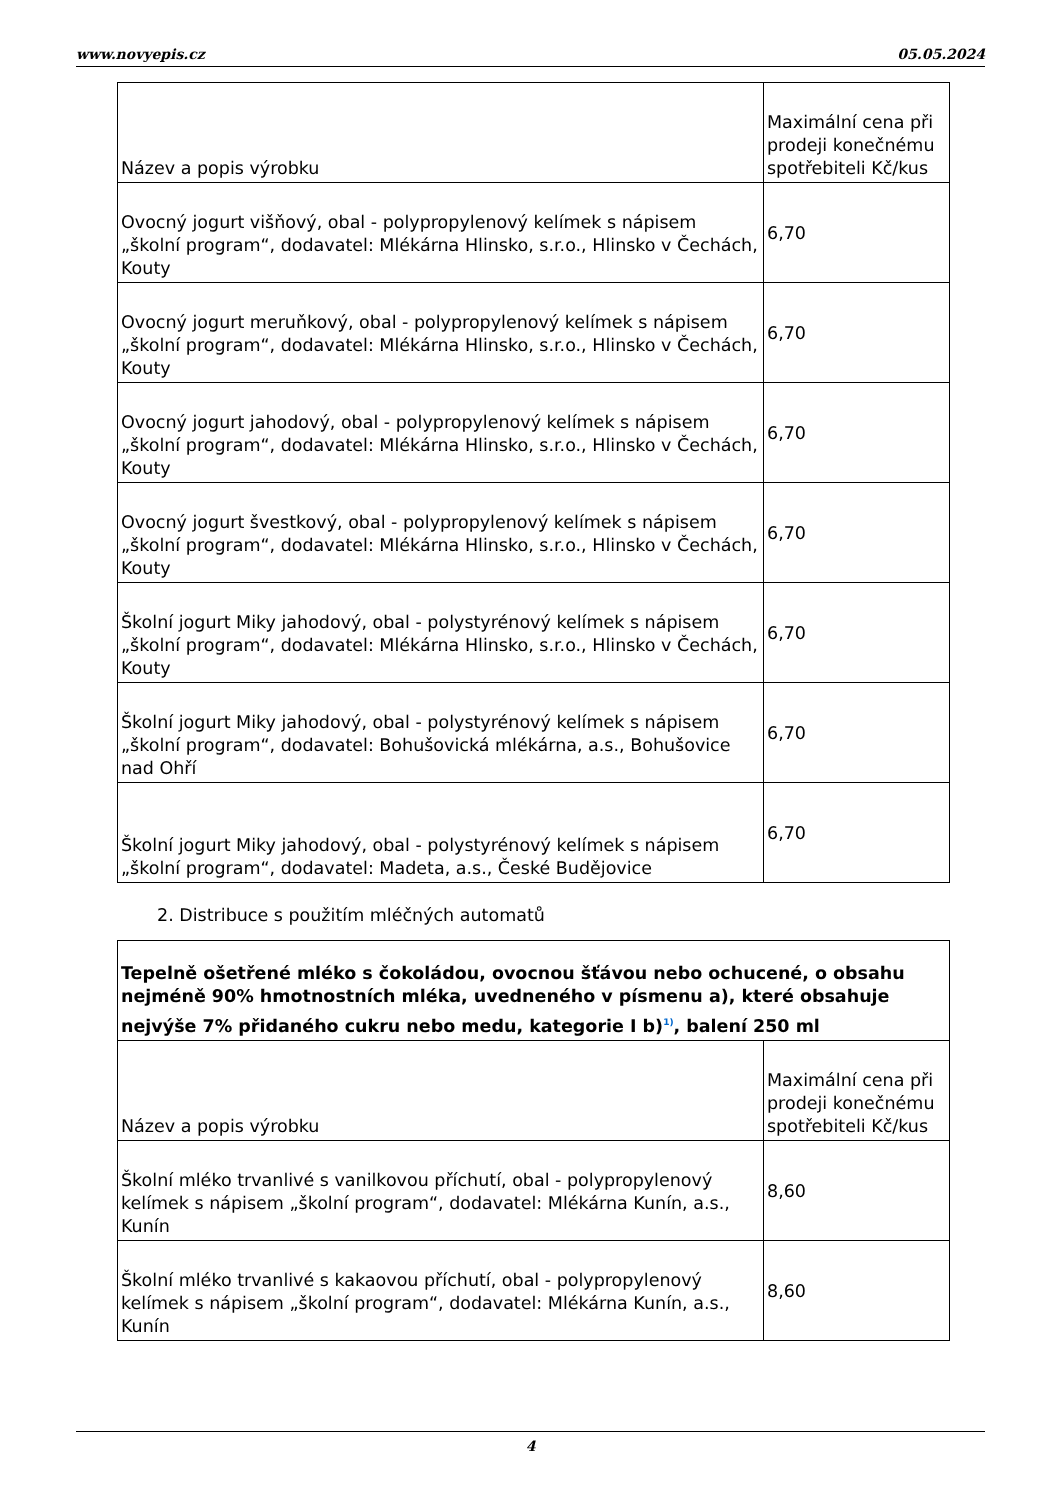www.novyepis.cz 05.05.2024
| Název a popis výrobku | Maximální cena při prodeji konečnému spotřebiteli Kč/kus |
| Ovocný jogurt višňový, obal - polypropylenový kelímek s nápisem „školní program“, dodavatel: Mlékárna Hlinsko, s.r.o., Hlinsko v Čechách, Kouty | 6,70 |
| Ovocný jogurt meruňkový, obal - polypropylenový kelímek s nápisem „školní program“, dodavatel: Mlékárna Hlinsko, s.r.o., Hlinsko v Čechách, Kouty | 6,70 |
| Ovocný jogurt jahodový, obal - polypropylenový kelímek s nápisem „školní program“, dodavatel: Mlékárna Hlinsko, s.r.o., Hlinsko v Čechách, Kouty | 6,70 |
| Ovocný jogurt švestkový, obal - polypropylenový kelímek s nápisem „školní program“, dodavatel: Mlékárna Hlinsko, s.r.o., Hlinsko v Čechách, Kouty | 6,70 |
| Školní jogurt Miky jahodový, obal - polystyrénový kelímek s nápisem „školní program“, dodavatel: Mlékárna Hlinsko, s.r.o., Hlinsko v Čechách, Kouty | 6,70 |
| Školní jogurt Miky jahodový, obal - polystyrénový kelímek s nápisem „školní program“, dodavatel: Bohušovická mlékárna, a.s., Bohušovice nad Ohří | 6,70 |
| Školní jogurt Miky jahodový, obal - polystyrénový kelímek s nápisem „školní program“, dodavatel: Madeta, a.s., České Budějovice | 6,70 |
2. Distribuce s použitím mléčných automatů
| Tepelně ošetřené mléko s čokoládou, ovocnou šťávou nebo ochucené, o obsahu nejméně 90% hmotnostních mléka, uvedneného v písmenu a), které obsahuje nejvýše 7% přidaného cukru nebo medu, kategorie I b)<sup>1)</sup>, balení 250 ml | |
| Název a popis výrobku | Maximální cena při prodeji konečnému spotřebiteli Kč/kus |
| Školní mléko trvanlivé s vanilkovou příchutí, obal - polypropylenový kelímek s nápisem „školní program“, dodavatel: Mlékárna Kunín, a.s., Kunín | 8,60 |
| Školní mléko trvanlivé s kakaovou příchutí, obal - polypropylenový kelímek s nápisem „školní program“, dodavatel: Mlékárna Kunín, a.s., Kunín | 8,60 |
4